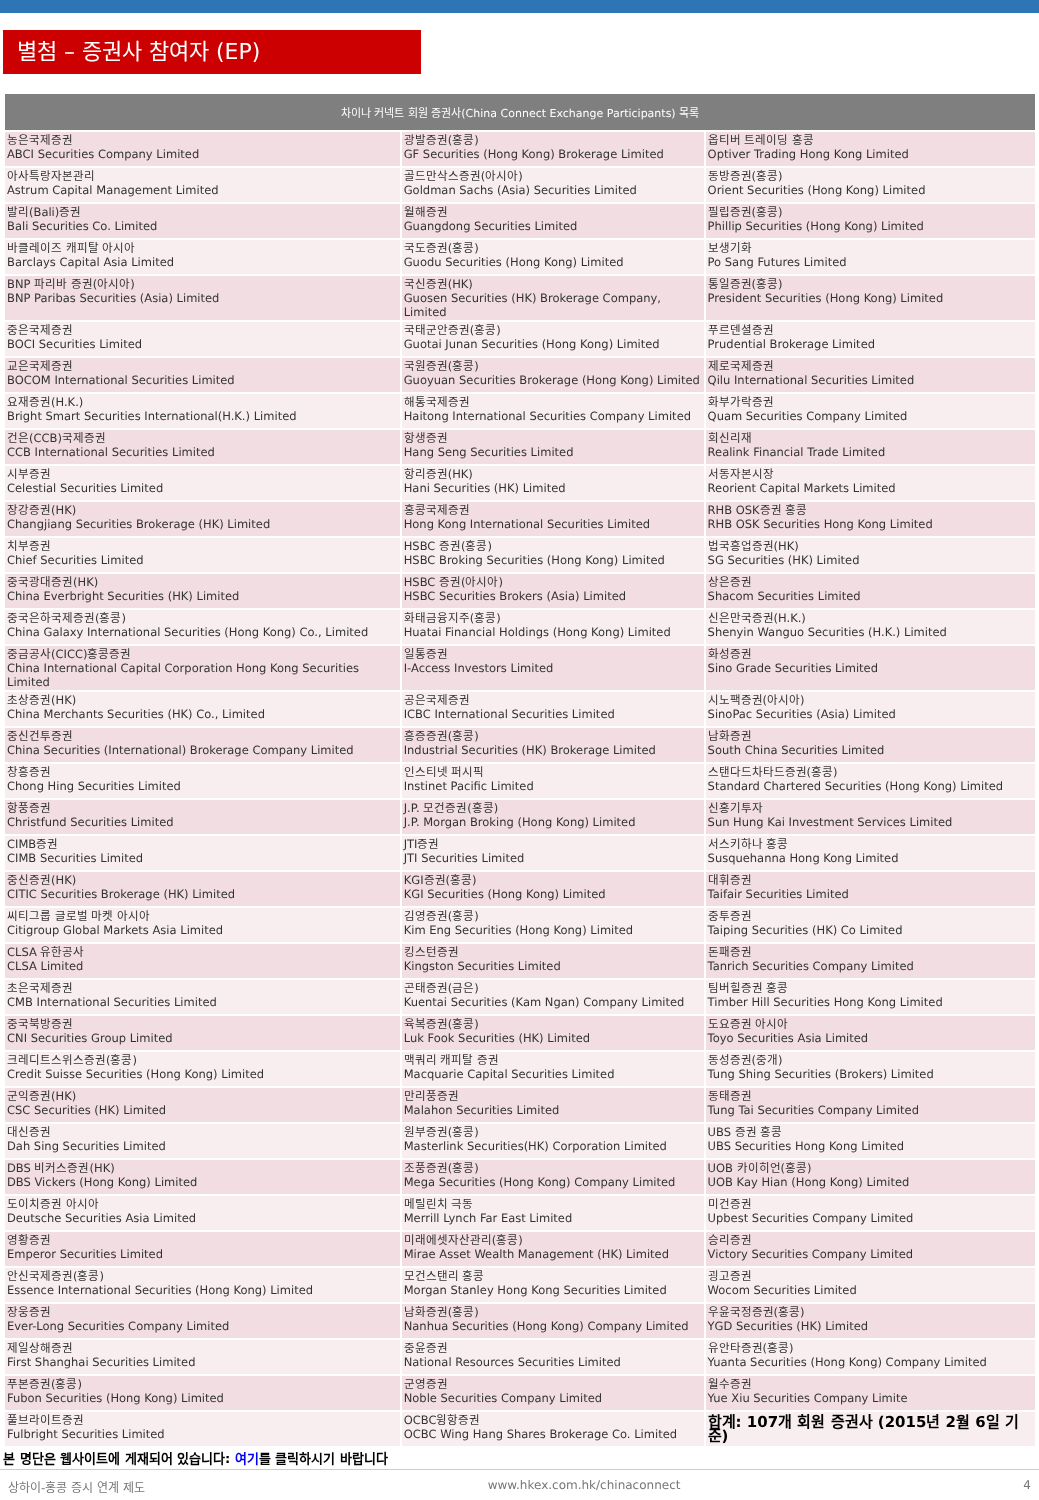별첨 – 증권사 참여자 (EP)
| 차이나 커넥트 회원 증권사(China Connect Exchange Participants) 목록 | | |
| --- | --- | --- |
| 농은국제증권 ABCI Securities Company Limited | 광발증권(홍콩) GF Securities (Hong Kong) Brokerage Limited | 옵티버 트레이딩 홍콩 Optiver Trading Hong Kong Limited |
| 아사특랑자본관리 Astrum Capital Management Limited | 골드만삭스증권(아시아) Goldman Sachs (Asia) Securities Limited | 동방증권(홍콩) Orient Securities (Hong Kong) Limited |
| 발리(Bali)증권 Bali Securities Co. Limited | 월해증권 Guangdong Securities Limited | 필립증권(홍콩) Phillip Securities (Hong Kong) Limited |
| 바클레이즈 캐피탈 아시아 Barclays Capital Asia Limited | 국도증권(홍콩) Guodu Securities (Hong Kong) Limited | 보생기화 Po Sang Futures Limited |
| BNP 파리바 증권(아시아) BNP Paribas Securities (Asia) Limited | 국신증권(HK) Guosen Securities (HK) Brokerage Company, Limited | 통일증권(홍콩) President Securities (Hong Kong) Limited |
| 중은국제증권 BOCI Securities Limited | 국태군안증권(홍콩) Guotai Junan Securities (Hong Kong) Limited | 푸르덴셜증권 Prudential Brokerage Limited |
| 교은국제증권 BOCOM International Securities Limited | 국원증권(홍콩) Guoyuan Securities Brokerage (Hong Kong) Limited | 제로국제증권 Qilu International Securities Limited |
| 요재증권(H.K.) Bright Smart Securities International(H.K.) Limited | 해통국제증권 Haitong International Securities Company Limited | 화부가락증권 Quam Securities Company Limited |
| 건은(CCB)국제증권 CCB International Securities Limited | 항생증권 Hang Seng Securities Limited | 회신리재 Realink Financial Trade Limited |
| 시부증권 Celestial Securities Limited | 항리증권(HK) Hani Securities (HK) Limited | 서동자본시장 Reorient Capital Markets Limited |
| 장강증권(HK) Changjiang Securities Brokerage (HK) Limited | 홍콩국제증권 Hong Kong International Securities Limited | RHB OSK증권 홍콩 RHB OSK Securities Hong Kong Limited |
| 치부증권 Chief Securities Limited | HSBC 증권(홍콩) HSBC Broking Securities (Hong Kong) Limited | 법국흥업증권(HK) SG Securities (HK) Limited |
| 중국광대증권(HK) China Everbright Securities (HK) Limited | HSBC 증권(아시아) HSBC Securities Brokers (Asia) Limited | 상은증권 Shacom Securities Limited |
| 중국은하국제증권(홍콩) China Galaxy International Securities (Hong Kong) Co., Limited | 화태금융지주(홍콩) Huatai Financial Holdings (Hong Kong) Limited | 신은만국증권(H.K.) Shenyin Wanguo Securities (H.K.) Limited |
| 중금공사(CICC)홍콩증권 China International Capital Corporation Hong Kong Securities Limited | 일통증권 I-Access Investors Limited | 화성증권 Sino Grade Securities Limited |
| 초상증권(HK) China Merchants Securities (HK) Co., Limited | 공은국제증권 ICBC International Securities Limited | 시노팩증권(아시아) SinoPac Securities (Asia) Limited |
| 중신건투증권 China Securities (International) Brokerage Company Limited | 흥증증권(홍콩) Industrial Securities (HK) Brokerage Limited | 남화증권 South China Securities Limited |
| 창흥증권 Chong Hing Securities Limited | 인스티넷 퍼시픽 Instinet Pacific Limited | 스탠다드차타드증권(홍콩) Standard Chartered Securities (Hong Kong) Limited |
| 항풍증권 Christfund Securities Limited | J.P. 모건증권(홍콩) J.P. Morgan Broking (Hong Kong) Limited | 신홍기투자 Sun Hung Kai Investment Services Limited |
| CIMB증권 CIMB Securities Limited | JTI증권 JTI Securities Limited | 서스키하나 홍콩 Susquehanna Hong Kong Limited |
| 중신증권(HK) CITIC Securities Brokerage (HK) Limited | KGI증권(홍콩) KGI Securities (Hong Kong) Limited | 대휘증권 Taifair Securities Limited |
| 씨티그룹 글로벌 마켓 아시아 Citigroup Global Markets Asia Limited | 김영증권(홍콩) Kim Eng Securities (Hong Kong) Limited | 중투증권 Taiping Securities (HK) Co Limited |
| CLSA 유한공사 CLSA Limited | 킹스턴증권 Kingston Securities Limited | 돈패증권 Tanrich Securities Company Limited |
| 초은국제증권 CMB International Securities Limited | 곤태증권(금은) Kuentai Securities (Kam Ngan) Company Limited | 팀버힐증권 홍콩 Timber Hill Securities Hong Kong Limited |
| 중국북방증권 CNI Securities Group Limited | 육복증권(홍콩) Luk Fook Securities (HK) Limited | 도요증권 아시아 Toyo Securities Asia Limited |
| 크레디트스위스증권(홍콩) Credit Suisse Securities (Hong Kong) Limited | 맥쿼리 캐피탈 증권 Macquarie Capital Securities Limited | 동성증권(중개) Tung Shing Securities (Brokers) Limited |
| 군익증권(HK) CSC Securities (HK) Limited | 만리풍증권 Malahon Securities Limited | 동태증권 Tung Tai Securities Company Limited |
| 대신증권 Dah Sing Securities Limited | 원부증권(홍콩) Masterlink Securities(HK) Corporation Limited | UBS 증권 홍콩 UBS Securities Hong Kong Limited |
| DBS 비커스증권(HK) DBS Vickers (Hong Kong) Limited | 조풍증권(홍콩) Mega Securities (Hong Kong) Company Limited | UOB 카이히언(홍콩) UOB Kay Hian (Hong Kong) Limited |
| 도이치증권 아시아 Deutsche Securities Asia Limited | 메릴린치 극동 Merrill Lynch Far East Limited | 미건증권 Upbest Securities Company Limited |
| 영황증권 Emperor Securities Limited | 미래에셋자산관리(홍콩) Mirae Asset Wealth Management (HK) Limited | 승리증권 Victory Securities Company Limited |
| 안신국제증권(홍콩) Essence International Securities (Hong Kong) Limited | 모건스탠리 홍콩 Morgan Stanley Hong Kong Securities Limited | 굉고증권 Wocom Securities Limited |
| 장웅증권 Ever-Long Securities Company Limited | 남화증권(홍콩) Nanhua Securities (Hong Kong) Company Limited | 우윤국정증권(홍콩) YGD Securities (HK) Limited |
| 제일상해증권 First Shanghai Securities Limited | 중윤증권 National Resources Securities Limited | 유안타증권(홍콩) Yuanta Securities (Hong Kong) Company Limited |
| 푸본증권(홍콩) Fubon Securities (Hong Kong) Limited | 군영증권 Noble Securities Company Limited | 월수증권 Yue Xiu Securities Company Limite |
| 풀브라이트증권 Fulbright Securities Limited | OCBC윙항증권 OCBC Wing Hang Shares Brokerage Co. Limited | 합계: 107개 회원 증권사 (2015년 2월 6일 기준) |
본 명단은 웹사이트에 게재되어 있습니다: 여기를 클릭하시기 바랍니다
상하이-홍콩 증시 연계 제도 www.hkex.com.hk/chinaconnect 4